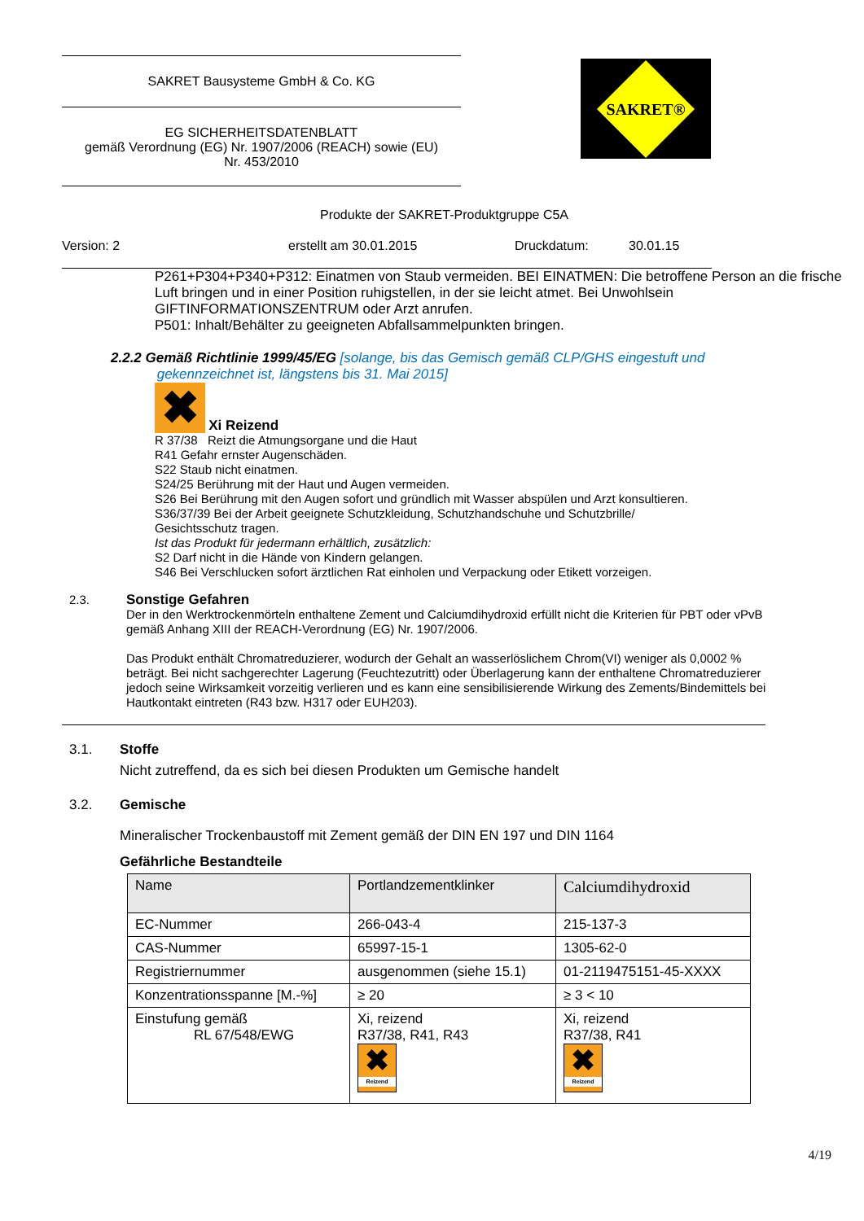SAKRET Bausysteme GmbH & Co. KG
EG SICHERHEITSDATENBLATT
gemäß Verordnung (EG) Nr. 1907/2006 (REACH) sowie (EU)
Nr. 453/2010
SAKRET®
Produkte der SAKRET-Produktgruppe C5A
Version: 2 erstellt am 30.01.2015 Druckdatum: 30.01.15
P261+P304+P340+P312: Einatmen von Staub vermeiden. BEI EINATMEN: Die betroffene Person an die frische Luft bringen und in einer Position ruhigstellen, in der sie leicht atmet. Bei Unwohlsein GIFTINFORMATIONSZENTRUM oder Arzt anrufen.
P501: Inhalt/Behälter zu geeigneten Abfallsammelpunkten bringen.
2.2.2 Gemäß Richtlinie 1999/45/EG [solange, bis das Gemisch gemäß CLP/GHS eingestuft und
gekennzeichnet ist, längstens bis 31. Mai 2015]
✖ Xi Reizend
R 37/38 Reizt die Atmungsorgane und die Haut
R41 Gefahr ernster Augenschäden.
S22 Staub nicht einatmen.
S24/25 Berührung mit der Haut und Augen vermeiden.
S26 Bei Berührung mit den Augen sofort und gründlich mit Wasser abspülen und Arzt konsultieren.
S36/37/39 Bei der Arbeit geeignete Schutzkleidung, Schutzhandschuhe und Schutzbrille/
Gesichtsschutz tragen.
Ist das Produkt für jedermann erhältlich, zusätzlich:
S2 Darf nicht in die Hände von Kindern gelangen.
S46 Bei Verschlucken sofort ärztlichen Rat einholen und Verpackung oder Etikett vorzeigen.
2.3. Sonstige Gefahren
Der in den Werktrockenmörteln enthaltene Zement und Calciumdihydroxid erfüllt nicht die Kriterien für PBT oder vPvB gemäß Anhang XIII der REACH-Verordnung (EG) Nr. 1907/2006.
Das Produkt enthält Chromatreduzierer, wodurch der Gehalt an wasserlöslichem Chrom(VI) weniger als 0,0002 % beträgt. Bei nicht sachgerechter Lagerung (Feuchtezutritt) oder Überlagerung kann der enthaltene Chromatreduzierer jedoch seine Wirksamkeit vorzeitig verlieren und es kann eine sensibilisierende Wirkung des Zements/Bindemittels bei Hautkontakt eintreten (R43 bzw. H317 oder EUH203).
3.1. Stoffe
Nicht zutreffend, da es sich bei diesen Produkten um Gemische handelt
3.2. Gemische
Mineralischer Trockenbaustoff mit Zement gemäß der DIN EN 197 und DIN 1164
Gefährliche Bestandteile
| Name | Portlandzementklinker | Calciumdihydroxid |
| EC-Nummer | 266-043-4 | 215-137-3 |
| CAS-Nummer | 65997-15-1 | 1305-62-0 |
| Registriernummer | ausgenommen (siehe 15.1) | 01-2119475151-45-XXXX |
| Konzentrationsspanne [M.-%] | ≥ 20 | ≥ 3 < 10 |
| Einstufung gemäß RL 67/548/EWG | Xi, reizend R37/38, R41, R43 ✖ Reizend | Xi, reizend R37/38, R41 ✖ Reizend |
4/19